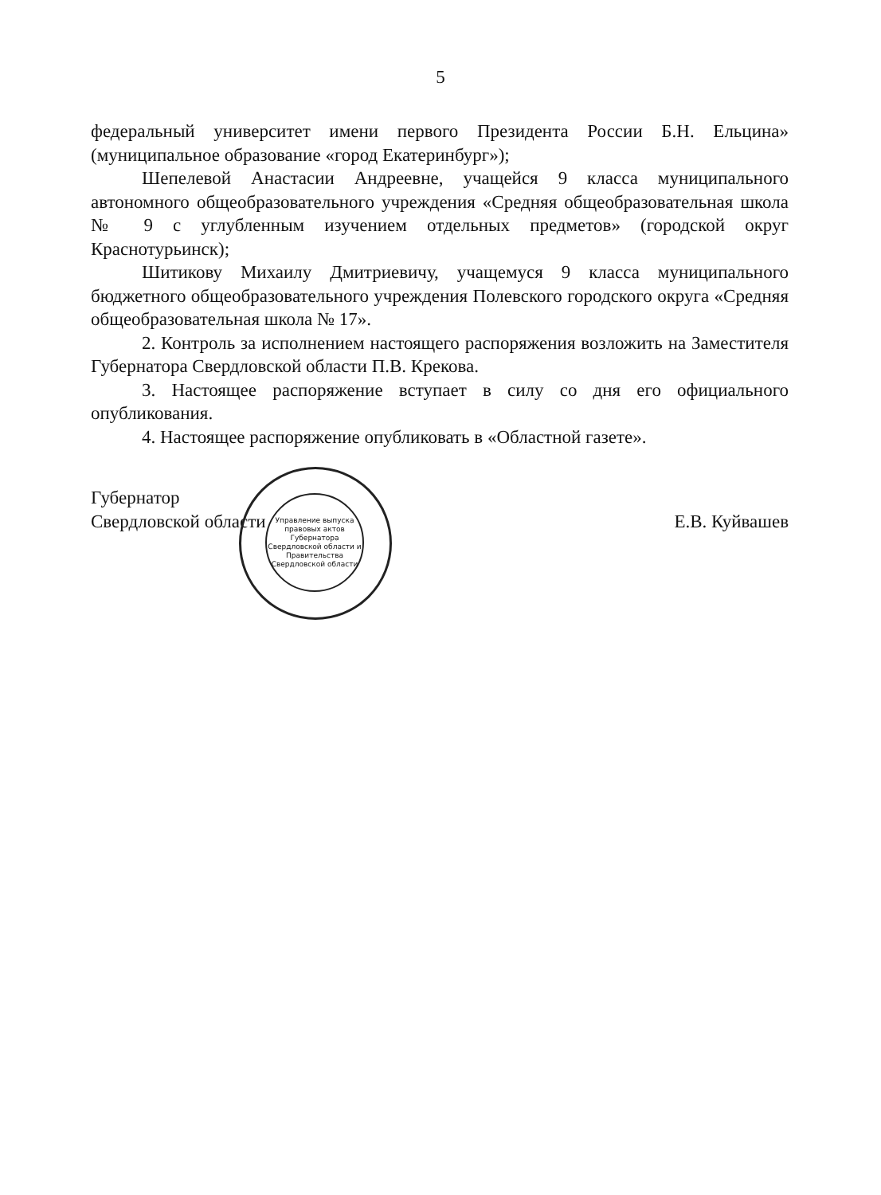5
федеральный университет имени первого Президента России Б.Н. Ельцина» (муниципальное образование «город Екатеринбург»);
Шепелевой Анастасии Андреевне, учащейся 9 класса муниципального автономного общеобразовательного учреждения «Средняя общеобразовательная школа № 9 с углубленным изучением отдельных предметов» (городской округ Краснотурьинск);
Шитикову Михаилу Дмитриевичу, учащемуся 9 класса муниципального бюджетного общеобразовательного учреждения Полевского городского округа «Средняя общеобразовательная школа № 17».
2. Контроль за исполнением настоящего распоряжения возложить на Заместителя Губернатора Свердловской области П.В. Крекова.
3. Настоящее распоряжение вступает в силу со дня его официального опубликования.
4. Настоящее распоряжение опубликовать в «Областной газете».
Губернатор
Свердловской области
Е.В. Куйвашев
Управление выпуска правовых актов Губернатора Свердловской области и Правительства Свердловской области